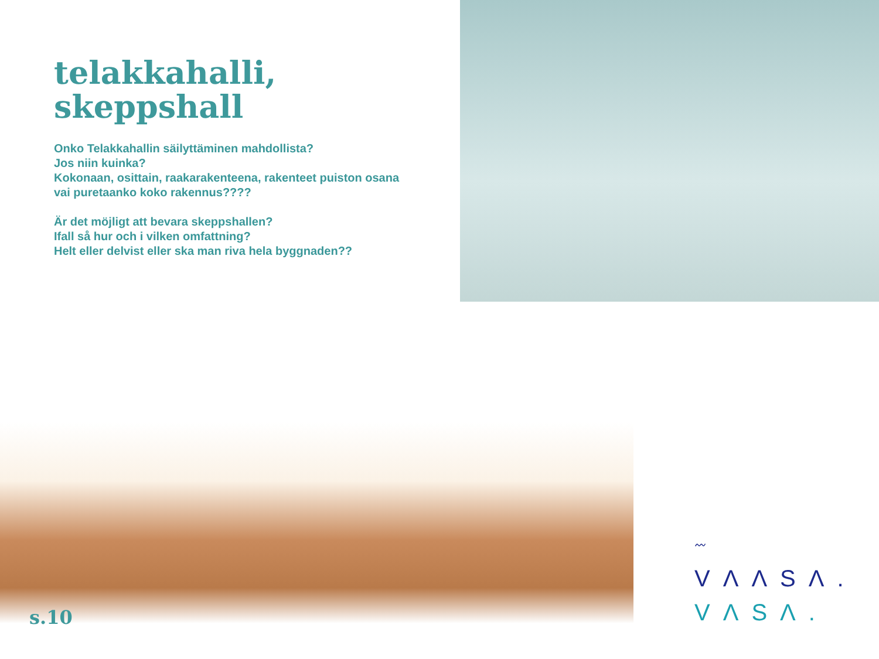telakkahalli,
skeppshall
Onko Telakkahallin säilyttäminen mahdollista?
Jos niin kuinka?
Kokonaan, osittain, raakarakenteena, rakenteet puiston osana vai puretaanko koko rakennus????
Är det möjligt att bevara skeppshallen?
Ifall så hur och i vilken omfattning?
Helt eller delvist eller ska man riva hela byggnaden??
s.10
〰
VΛΛSΛ.
VΛSΛ.